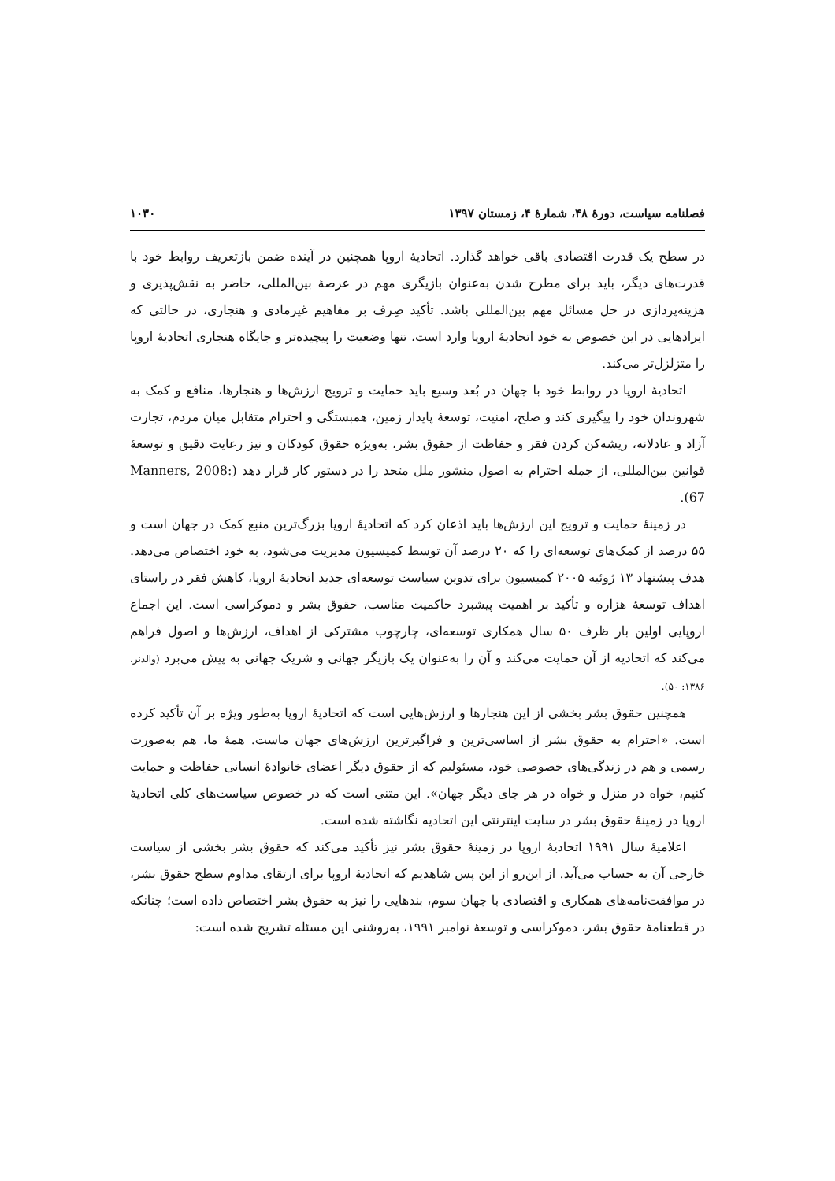فصلنامه سیاست، دورهٔ ۴۸، شمارهٔ ۴، زمستان ۱۳۹۷ ۱۰۳۰
در سطح یک قدرت اقتصادی باقی خواهد گذارد. اتحادیهٔ اروپا همچنین در آینده ضمن بازتعریف روابط خود با قدرت‌های دیگر، باید برای مطرح شدن به‌عنوان بازیگری مهم در عرصهٔ بین‌المللی، حاضر به نقش‌پذیری و هزینه‌پردازی در حل مسائل مهم بین‌المللی باشد. تأکید صِرف بر مفاهیم غیرمادی و هنجاری، در حالتی که ایرادهایی در این خصوص به خود اتحادیهٔ اروپا وارد است، تنها وضعیت را پیچیده‌تر و جایگاه هنجاری اتحادیهٔ اروپا را متزلزل‌تر می‌کند.
اتحادیهٔ اروپا در روابط خود با جهان در بُعد وسیع باید حمایت و ترویج ارزش‌ها و هنجارها، منافع و کمک به شهروندان خود را پیگیری کند و صلح، امنیت، توسعهٔ پایدار زمین، همبستگی و احترام متقابل میان مردم، تجارت آزاد و عادلانه، ریشه‌کن کردن فقر و حفاظت از حقوق بشر، به‌ویژه حقوق کودکان و نیز رعایت دقیق و توسعهٔ قوانین بین‌المللی، از جمله احترام به اصول منشور ملل متحد را در دستور کار قرار دهد (Manners, 2008: 67).
در زمینهٔ حمایت و ترویج این ارزش‌ها باید اذعان کرد که اتحادیهٔ اروپا بزرگ‌ترین منبع کمک در جهان است و ۵۵ درصد از کمک‌های توسعه‌ای را که ۲۰ درصد آن توسط کمیسیون مدیریت می‌شود، به خود اختصاص می‌دهد. هدف پیشنهاد ۱۳ ژوئیه ۲۰۰۵ کمیسیون برای تدوین سیاست توسعه‌ای جدید اتحادیهٔ اروپا، کاهش فقر در راستای اهداف توسعهٔ هزاره و تأکید بر اهمیت پیشبرد حاکمیت مناسب، حقوق بشر و دموکراسی است. این اجماع اروپایی اولین بار ظرف ۵۰ سال همکاری توسعه‌ای، چارچوب مشترکی از اهداف، ارزش‌ها و اصول فراهم می‌کند که اتحادیه از آن حمایت می‌کند و آن را به‌عنوان یک بازیگر جهانی و شریک جهانی به پیش می‌برد (والدنر، ۱۳۸۶: ۵۰).
همچنین حقوق بشر بخشی از این هنجارها و ارزش‌هایی است که اتحادیهٔ اروپا به‌طور ویژه بر آن تأکید کرده است. «احترام به حقوق بشر از اساسی‌ترین و فراگیرترین ارزش‌های جهان ماست. همهٔ ما، هم به‌صورت رسمی و هم در زندگی‌های خصوصی خود، مسئولیم که از حقوق دیگر اعضای خانوادهٔ انسانی حفاظت و حمایت کنیم، خواه در منزل و خواه در هر جای دیگر جهان». این متنی است که در خصوص سیاست‌های کلی اتحادیهٔ اروپا در زمینهٔ حقوق بشر در سایت اینترنتی این اتحادیه نگاشته شده است.
اعلامیهٔ سال ۱۹۹۱ اتحادیهٔ اروپا در زمینهٔ حقوق بشر نیز تأکید می‌کند که حقوق بشر بخشی از سیاست خارجی آن به حساب می‌آید. از این‌رو از این پس شاهدیم که اتحادیهٔ اروپا برای ارتقای مداوم سطح حقوق بشر، در موافقت‌نامه‌های همکاری و اقتصادی با جهان سوم، بندهایی را نیز به حقوق بشر اختصاص داده است؛ چنانکه در قطعنامهٔ حقوق بشر، دموکراسی و توسعهٔ نوامبر ۱۹۹۱، به‌روشنی این مسئله تشریح شده است: